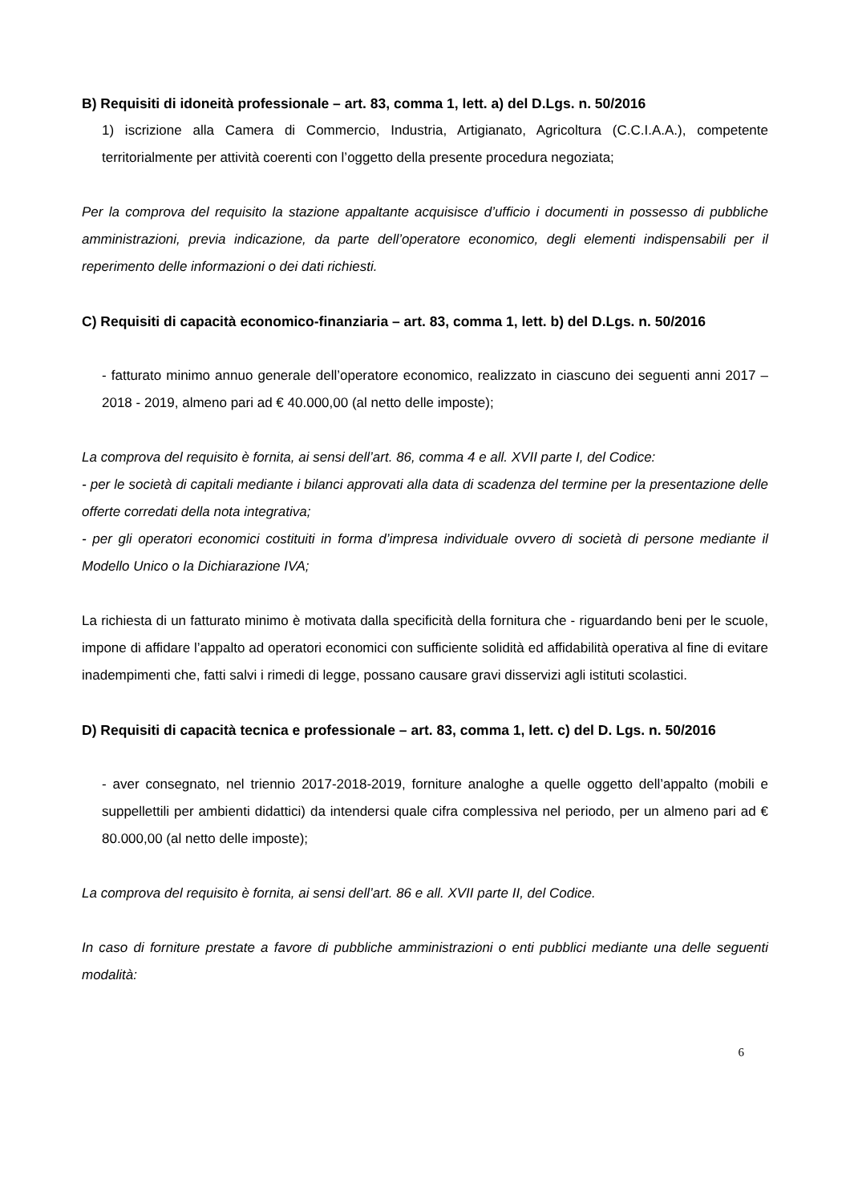B) Requisiti di idoneità professionale – art. 83, comma 1, lett. a) del D.Lgs. n. 50/2016
1) iscrizione alla Camera di Commercio, Industria, Artigianato, Agricoltura (C.C.I.A.A.), competente territorialmente per attività coerenti con l’oggetto della presente procedura negoziata;
Per la comprova del requisito la stazione appaltante acquisisce d’ufficio i documenti in possesso di pubbliche amministrazioni, previa indicazione, da parte dell’operatore economico, degli elementi indispensabili per il reperimento delle informazioni o dei dati richiesti.
C) Requisiti di capacità economico-finanziaria – art. 83, comma 1, lett. b) del D.Lgs. n. 50/2016
- fatturato minimo annuo generale dell’operatore economico, realizzato in ciascuno dei seguenti anni 2017 – 2018 - 2019, almeno pari ad € 40.000,00 (al netto delle imposte);
La comprova del requisito è fornita, ai sensi dell’art. 86, comma 4 e all. XVII parte I, del Codice:
- per le società di capitali mediante i bilanci approvati alla data di scadenza del termine per la presentazione delle offerte corredati della nota integrativa;
- per gli operatori economici costituiti in forma d’impresa individuale ovvero di società di persone mediante il Modello Unico o la Dichiarazione IVA;
La richiesta di un fatturato minimo è motivata dalla specificità della fornitura che - riguardando beni per le scuole, impone di affidare l’appalto ad operatori economici con sufficiente solidità ed affidabilità operativa al fine di evitare inadempimenti che, fatti salvi i rimedi di legge, possano causare gravi disservizi agli istituti scolastici.
D) Requisiti di capacità tecnica e professionale – art. 83, comma 1, lett. c) del D. Lgs. n. 50/2016
- aver consegnato, nel triennio 2017-2018-2019, forniture analoghe a quelle oggetto dell’appalto (mobili e suppellettili per ambienti didattici) da intendersi quale cifra complessiva nel periodo, per un almeno pari ad € 80.000,00 (al netto delle imposte);
La comprova del requisito è fornita, ai sensi dell’art. 86 e all. XVII parte II, del Codice.
In caso di forniture prestate a favore di pubbliche amministrazioni o enti pubblici mediante una delle seguenti modalità:
6